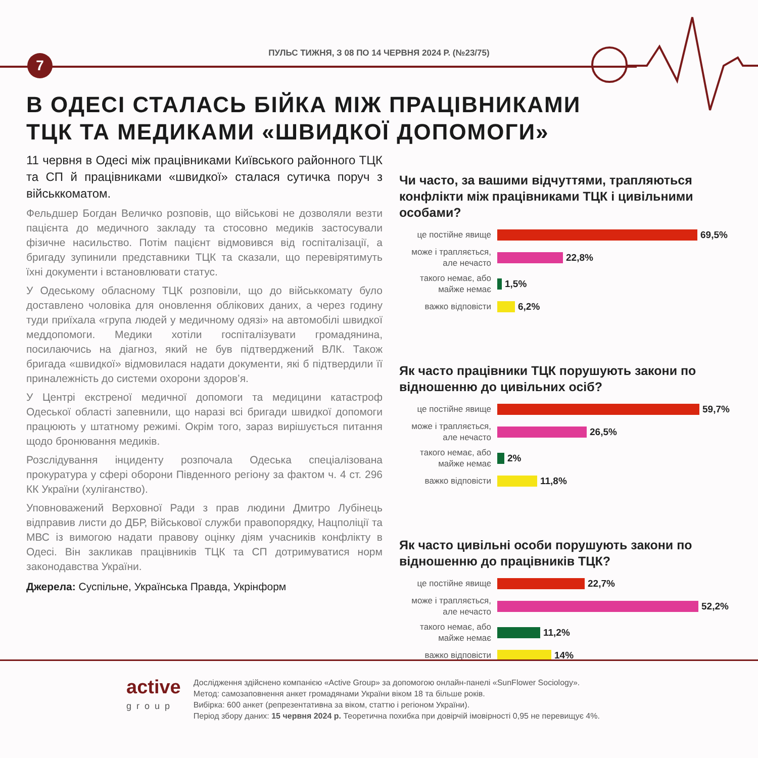ПУЛЬС ТИЖНЯ, З 08 ПО 14 ЧЕРВНЯ 2024 Р. (№23/75) 7
В ОДЕСІ СТАЛАСЬ БІЙКА МІЖ ПРАЦІВНИКАМИ
ТЦК ТА МЕДИКАМИ «ШВИДКОЇ ДОПОМОГИ»
11 червня в Одесі між працівниками Київського районного ТЦК та СП й працівниками «швидкої» сталася сутичка поруч з військкоматом.
Фельдшер Богдан Величко розповів, що військові не дозволяли везти пацієнта до медичного закладу та стосовно медиків застосували фізичне насильство. Потім пацієнт відмовився від госпіталізації, а бригаду зупинили представники ТЦК та сказали, що перевірятимуть їхні документи і встановлювати статус.
У Одеському обласному ТЦК розповіли, що до військкомату було доставлено чоловіка для оновлення облікових даних, а через годину туди приїхала «група людей у медичному одязі» на автомобілі швидкої меддопомоги. Медики хотіли госпіталізувати громадянина, посилаючись на діагноз, який не був підтверджений ВЛК. Також бригада «швидкої» відмовилася надати документи, які б підтвердили її приналежність до системи охорони здоров’я.
У Центрі екстреної медичної допомоги та медицини катастроф Одеської області запевнили, що наразі всі бригади швидкої допомоги працюють у штатному режимі. Окрім того, зараз вирішується питання щодо бронювання медиків.
Розслідування інциденту розпочала Одеська спеціалізована прокуратура у сфері оборони Південного регіону за фактом ч. 4 ст. 296 КК України (хуліганство).
Уповноважений Верховної Ради з прав людини Дмитро Лубінець відправив листи до ДБР, Військової служби правопорядку, Нацполіції та МВС із вимогою надати правову оцінку діям учасників конфлікту в Одесі. Він закликав працівників ТЦК та СП дотримуватися норм законодавства України.
Джерела: Суспільне, Українська Правда, Укрінформ
Чи часто, за вашими відчуттями, трапляються конфлікти між працівниками ТЦК і цивільними особами?
це постійне явище
69,5%
може і трапляється, але нечасто
22,8%
такого немає, або майже немає
1,5%
важко відповісти
6,2%
Як часто працівники ТЦК порушують закони по відношенню до цивільних осіб?
це постійне явище
59,7%
може і трапляється, але нечасто
26,5%
такого немає, або майже немає
2%
важко відповісти
11,8%
Як часто цивільні особи порушують закони по відношенню до працівників ТЦК?
це постійне явище
22,7%
може і трапляється, але нечасто
52,2%
такого немає, або майже немає
11,2%
важко відповісти
14%
active
group
Дослідження здійснено компанією «Active Group» за допомогою онлайн-панелі «SunFlower Sociology».
Метод: самозаповнення анкет громадянами України віком 18 та більше років.
Вибірка: 600 анкет (репрезентативна за віком, статтю і регіоном України).
Період збору даних: 15 червня 2024 р. Теоретична похибка при довірчій імовірності 0,95 не перевищує 4%.